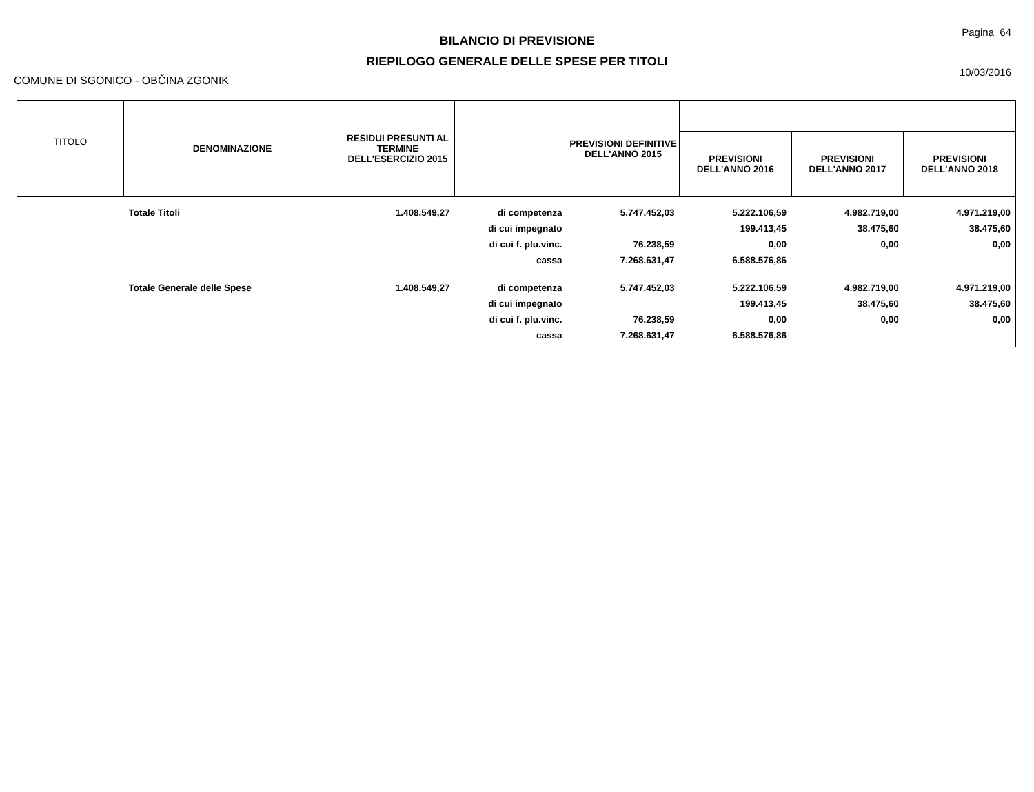BILANCIO DI PREVISIONE
RIEPILOGO GENERALE DELLE SPESE PER TITOLI
Pagina 64
10/03/2016
COMUNE DI SGONICO - OBČINA ZGONIK
| TITOLO | DENOMINAZIONE | RESIDUI PRESUNTI AL TERMINE DELL'ESERCIZIO 2015 | | PREVISIONI DEFINITIVE DELL'ANNO 2015 | | | |
| --- | --- | --- | --- | --- | --- | --- | --- |
| | | | | | PREVISIONI DELL'ANNO 2016 | PREVISIONI DELL'ANNO 2017 | PREVISIONI DELL'ANNO 2018 |
| | Totale Titoli | 1.408.549,27 | di competenza | 5.747.452,03 | 5.222.106,59 | 4.982.719,00 | 4.971.219,00 |
| | | | di cui impegnato | | 199.413,45 | 38.475,60 | 38.475,60 |
| | | | di cui f. plu.vinc. | 76.238,59 | 0,00 | 0,00 | 0,00 |
| | | | cassa | 7.268.631,47 | 6.588.576,86 | | |
| | Totale Generale delle Spese | 1.408.549,27 | di competenza | 5.747.452,03 | 5.222.106,59 | 4.982.719,00 | 4.971.219,00 |
| | | | di cui impegnato | | 199.413,45 | 38.475,60 | 38.475,60 |
| | | | di cui f. plu.vinc. | 76.238,59 | 0,00 | 0,00 | 0,00 |
| | | | cassa | 7.268.631,47 | 6.588.576,86 | | |